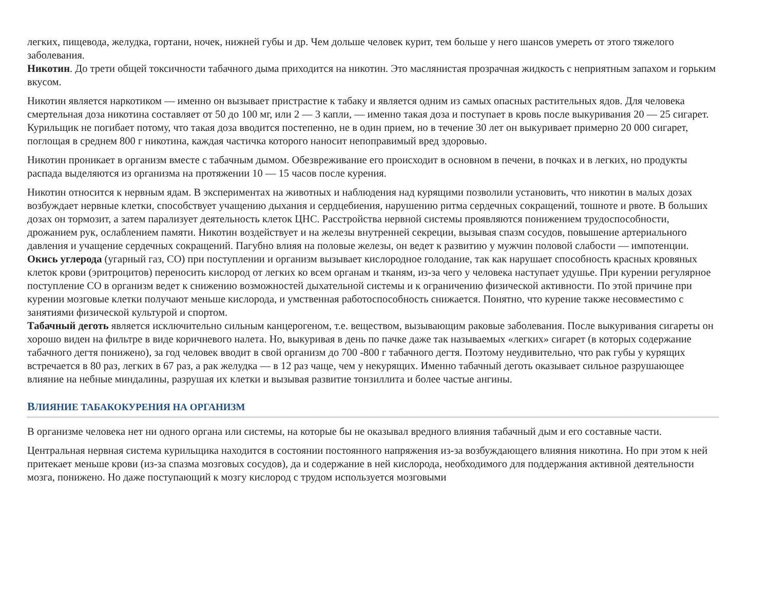легких, пищевода, желудка, гортани, ночек, нижней губы и др. Чем дольше человек курит, тем больше у него шансов умереть от этого тяжелого заболевания.
Никотин. До трети общей токсичности табачного дыма приходится на никотин. Это маслянистая прозрачная жидкость с неприятным запахом и горьким вкусом.
Никотин является наркотиком — именно он вызывает пристрастие к табаку и является одним из самых опасных растительных ядов. Для человека смертельная доза никотина составляет от 50 до 100 мг, или 2 — 3 капли, — именно такая доза и поступает в кровь после выкуривания 20 — 25 сигарет. Курильщик не погибает потому, что такая доза вводится постепенно, не в один прием, но в течение 30 лет он выкуривает примерно 20 000 сигарет, поглощая в среднем 800 г никотина, каждая частичка которого наносит непоправимый вред здоровью.
Никотин проникает в организм вместе с табачным дымом. Обезвреживание его происходит в основном в печени, в почках и в легких, но продукты распада выделяются из организма на протяжении 10 — 15 часов после курения.
Никотин относится к нервным ядам. В экспериментах на животных и наблюдения над курящими позволили установить, что никотин в малых дозах возбуждает нервные клетки, способствует учащению дыхания и сердцебиения, нарушению ритма сердечных сокращений, тошноте и рвоте. В больших дозах он тормозит, а затем парализует деятельность клеток ЦНС. Расстройства нервной системы проявляются понижением трудоспособности, дрожанием рук, ослаблением памяти. Никотин воздействует и на железы внутренней секреции, вызывая спазм сосудов, повышение артериального давления и учащение сердечных сокращений. Пагубно влияя на половые железы, он ведет к развитию у мужчин половой слабости — импотенции.
Окись углерода (угарный газ, СО) при поступлении и организм вызывает кислородное голодание, так как нарушает способность красных кровяных клеток крови (эритроцитов) переносить кислород от легких ко всем органам и тканям, из-за чего у человека наступает удушье. При курении регулярное поступление СО в организм ведет к снижению возможностей дыхательной системы и к ограничению физической активности. По этой причине при курении мозговые клетки получают меньше кислорода, и умственная работоспособность снижается. Понятно, что курение также несовместимо с занятиями физической культурой и спортом.
Табачный деготь является исключительно сильным канцерогеном, т.е. веществом, вызывающим раковые заболевания. После выкуривания сигареты он хорошо виден на фильтре в виде коричневого налета. Но, выкуривая в день по пачке даже так называемых «легких» сигарет (в которых содержание табачного дегтя понижено), за год человек вводит в свой организм до 700 -800 г табачного дегтя. Поэтому неудивительно, что рак губы у курящих встречается в 80 раз, легких в 67 раз, а рак желудка — в 12 раз чаще, чем у некурящих. Именно табачный деготь оказывает сильное разрушающее влияние на небные миндалины, разрушая их клетки и вызывая развитие тонзиллита и более частые ангины.
ВЛИЯНИЕ ТАБАКОКУРЕНИЯ НА ОРГАНИЗМ
В организме человека нет ни одного органа или системы, на которые бы не оказывал вредного влияния табачный дым и его составные части.
Центральная нервная система курильщика находится в состоянии постоянного напряжения из-за возбуждающего влияния никотина. Но при этом к ней притекает меньше крови (из-за спазма мозговых сосудов), да и содержание в ней кислорода, необходимого для поддержания активной деятельности мозга, понижено. Но даже поступающий к мозгу кислород с трудом используется мозговыми